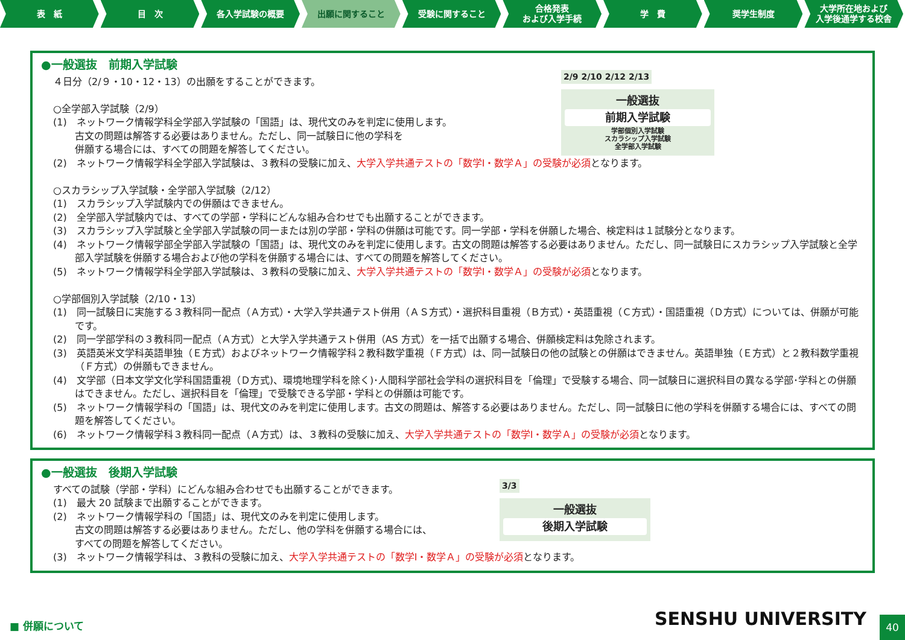表　紙 目　次 各入学試験の概要 出願に関すること 受験に関すること 合格発表
および入学手続
学　費 奨学生制度 大学所在地および
入学後通学する校舎
●一般選抜　前期入学試験
2/9 2/10 2/12 2/13
一般選抜
前期入学試験
学部個別入学試験
スカラシップ入学試験
全学部入学試験
４日分（2/９・10・12・13）の出願をすることができます。
○全学部入学試験（2/9）
(1)　ネットワーク情報学科全学部入学試験の「国語」は、現代文のみを判定に使用します。
古文の問題は解答する必要はありません。ただし、同一試験日に他の学科を
併願する場合には、すべての問題を解答してください。
(2)　ネットワーク情報学科全学部入学試験は、３教科の受験に加え、大学入学共通テストの「数学Ⅰ・数学Ａ」の受験が必須となります。
○スカラシップ入学試験・全学部入学試験（2/12）
(1)　スカラシップ入学試験内での併願はできません。
(2)　全学部入学試験内では、すべての学部・学科にどんな組み合わせでも出願することができます。
(3)　スカラシップ入学試験と全学部入学試験の同一または別の学部・学科の併願は可能です。同一学部・学科を併願した場合、検定料は１試験分となります。
(4)　ネットワーク情報学部全学部入学試験の「国語」は、現代文のみを判定に使用します。古文の問題は解答する必要はありません。ただし、同一試験日にスカラシップ入学試験と全学部入学試験を併願する場合および他の学科を併願する場合には、すべての問題を解答してください。
(5)　ネットワーク情報学科全学部入学試験は、３教科の受験に加え、大学入学共通テストの「数学Ⅰ・数学Ａ」の受験が必須となります。
○学部個別入学試験（2/10・13）
(1)　同一試験日に実施する３教科同一配点（Ａ方式）・大学入学共通テスト併用（ＡＳ方式）・選択科目重視（Ｂ方式）・英語重視（Ｃ方式）・国語重視（Ｄ方式）については、併願が可能です。
(2)　同一学部学科の３教科同一配点（Ａ方式）と大学入学共通テスト併用（AS 方式）を一括で出願する場合、併願検定料は免除されます。
(3)　英語英米文学科英語単独（Ｅ方式）およびネットワーク情報学科２教科数学重視（Ｆ方式）は、同一試験日の他の試験との併願はできません。英語単独（Ｅ方式）と２教科数学重視（Ｆ方式）の併願もできません。
(4)　文学部（日本文学文化学科国語重視（Ｄ方式)、環境地理学科を除く)･人間科学部社会学科の選択科目を「倫理」で受験する場合、同一試験日に選択科目の異なる学部･学科との併願はできません。ただし、選択科目を「倫理」で受験できる学部・学科との併願は可能です。
(5)　ネットワーク情報学科の「国語」は、現代文のみを判定に使用します。古文の問題は、解答する必要はありません。ただし、同一試験日に他の学科を併願する場合には、すべての問題を解答してください。
(6)　ネットワーク情報学科３教科同一配点（Ａ方式）は、３教科の受験に加え、大学入学共通テストの「数学Ⅰ・数学Ａ」の受験が必須となります。
●一般選抜　後期入学試験
3/3
一般選抜
後期入学試験
すべての試験（学部・学科）にどんな組み合わせでも出願することができます。
(1)　最大 20 試験まで出願することができます。
(2)　ネットワーク情報学科の「国語」は、現代文のみを判定に使用します。
古文の問題は解答する必要はありません。ただし、他の学科を併願する場合には、
すべての問題を解答してください。
(3)　ネットワーク情報学科は、３教科の受験に加え、大学入学共通テストの「数学Ⅰ・数学Ａ」の受験が必須となります。
■ 併願について SENSHU UNIVERSITY
40